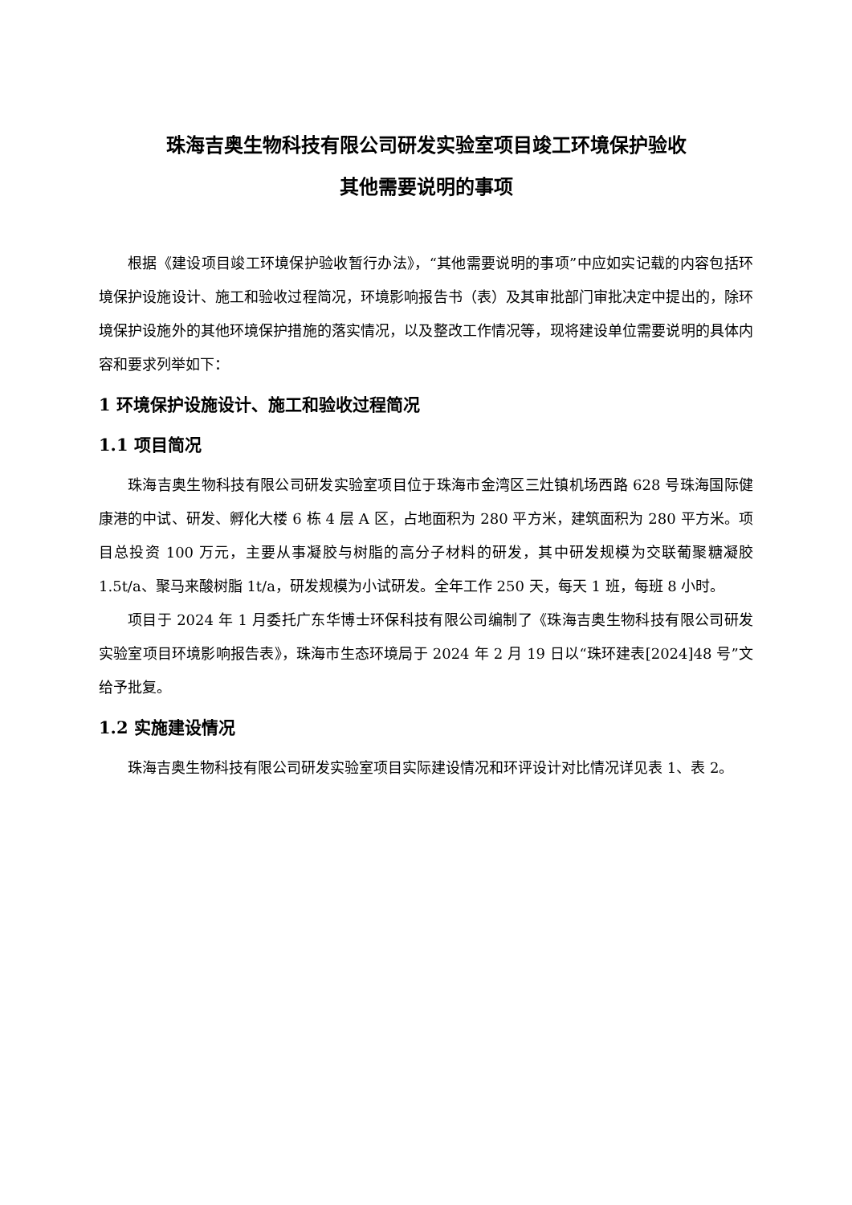珠海吉奥生物科技有限公司研发实验室项目竣工环境保护验收
其他需要说明的事项
根据《建设项目竣工环境保护验收暂行办法》，“其他需要说明的事项”中应如实记载的内容包括环境保护设施设计、施工和验收过程简况，环境影响报告书（表）及其审批部门审批决定中提出的，除环境保护设施外的其他环境保护措施的落实情况，以及整改工作情况等，现将建设单位需要说明的具体内容和要求列举如下：
1 环境保护设施设计、施工和验收过程简况
1.1 项目简况
珠海吉奥生物科技有限公司研发实验室项目位于珠海市金湾区三灶镇机场西路 628 号珠海国际健康港的中试、研发、孵化大楼 6 栋 4 层 A 区，占地面积为 280 平方米，建筑面积为 280 平方米。项目总投资 100 万元，主要从事凝胶与树脂的高分子材料的研发，其中研发规模为交联葡聚糖凝胶 1.5t/a、聚马来酸树脂 1t/a，研发规模为小试研发。全年工作 250 天，每天 1 班，每班 8 小时。
项目于 2024 年 1 月委托广东华博士环保科技有限公司编制了《珠海吉奥生物科技有限公司研发实验室项目环境影响报告表》，珠海市生态环境局于 2024 年 2 月 19 日以“珠环建表[2024]48 号”文给予批复。
1.2 实施建设情况
珠海吉奥生物科技有限公司研发实验室项目实际建设情况和环评设计对比情况详见表 1、表 2。